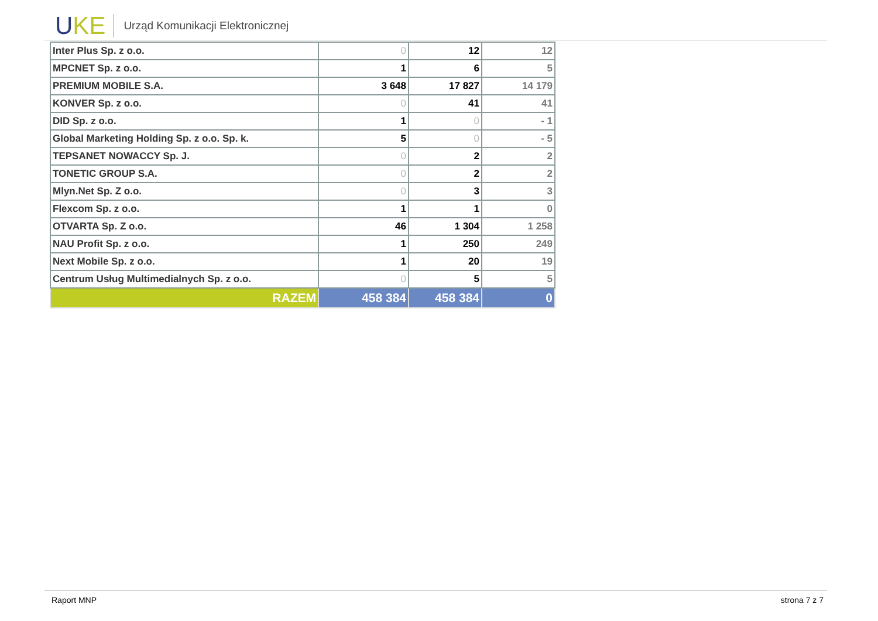UKE
Urząd Komunikacji Elektronicznej
| Inter Plus Sp. z o.o. | 0 | 12 | 12 |
| MPCNET Sp. z o.o. | 1 | 6 | 5 |
| PREMIUM MOBILE S.A. | 3 648 | 17 827 | 14 179 |
| KONVER Sp. z o.o. | 0 | 41 | 41 |
| DID Sp. z o.o. | 1 | 0 | - 1 |
| Global Marketing Holding Sp. z o.o. Sp. k. | 5 | 0 | - 5 |
| TEPSANET NOWACCY Sp. J. | 0 | 2 | 2 |
| TONETIC GROUP S.A. | 0 | 2 | 2 |
| Mlyn.Net Sp. Z o.o. | 0 | 3 | 3 |
| Flexcom Sp. z o.o. | 1 | 1 | 0 |
| OTVARTA Sp. Z o.o. | 46 | 1 304 | 1 258 |
| NAU Profit Sp. z o.o. | 1 | 250 | 249 |
| Next Mobile Sp. z o.o. | 1 | 20 | 19 |
| Centrum Usług Multimedialnych Sp. z o.o. | 0 | 5 | 5 |
| RAZEM | 458 384 | 458 384 | 0 |
Raport MNP strona 7 z 7